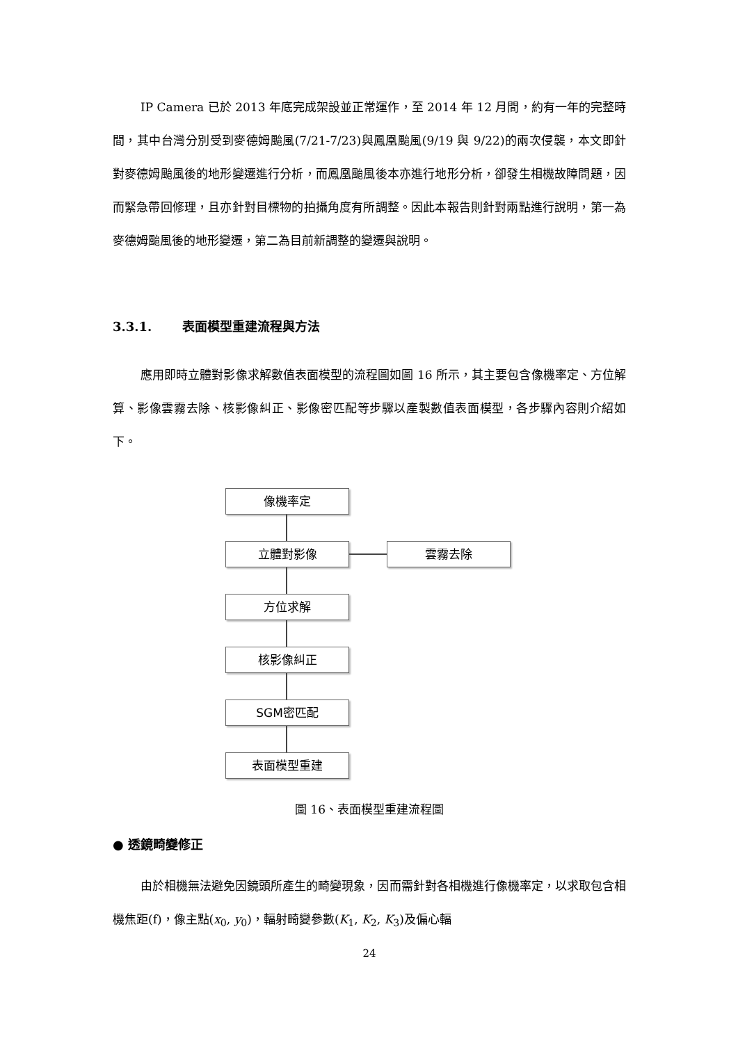IP Camera 已於 2013 年底完成架設並正常運作，至 2014 年 12 月間，約有一年的完整時間，其中台灣分別受到麥德姆颱風(7/21-7/23)與鳳凰颱風(9/19 與 9/22)的兩次侵襲，本文即針對麥德姆颱風後的地形變遷進行分析，而鳳凰颱風後本亦進行地形分析，卻發生相機故障問題，因而緊急帶回修理，且亦針對目標物的拍攝角度有所調整。因此本報告則針對兩點進行說明，第一為麥德姆颱風後的地形變遷，第二為目前新調整的變遷與說明。
3.3.1. 表面模型重建流程與方法
應用即時立體對影像求解數值表面模型的流程圖如圖 16 所示，其主要包含像機率定、方位解算、影像雲霧去除、核影像糾正、影像密匹配等步驟以產製數值表面模型，各步驟內容則介紹如下。
像機率定
立體對影像 雲霧去除
方位求解
核影像糾正
SGM密匹配
表面模型重建
圖 16、表面模型重建流程圖
● 透鏡畸變修正
由於相機無法避免因鏡頭所產生的畸變現象，因而需針對各相機進行像機率定，以求取包含相機焦距(f)，像主點(x<sub>0</sub>, y<sub>0</sub>)，輻射畸變參數(K<sub>1</sub>, K<sub>2</sub>, K<sub>3</sub>)及偏心輻
24